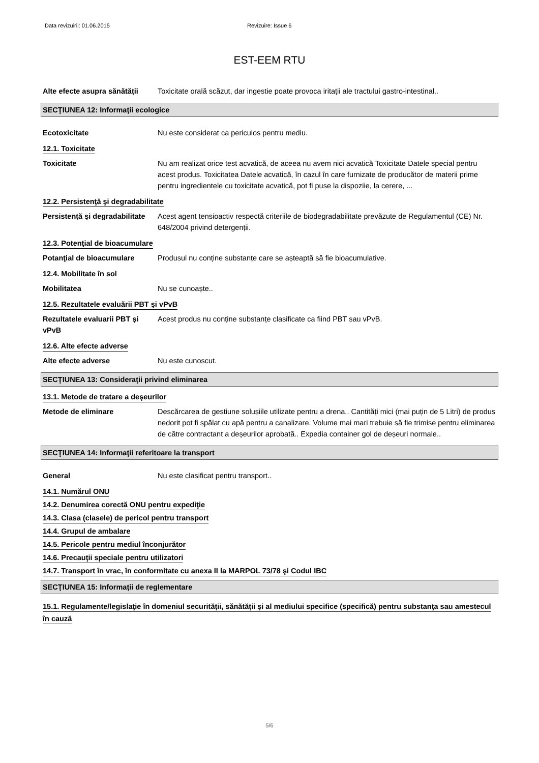Data revizuirii: 01.06.2015 Revizuire: Issue 6
EST-EEM RTU
Alte efecte asupra sănătății
Toxicitate orală scăzut, dar ingestie poate provoca iritații ale tractului gastro-intestinal..
SECŢIUNEA 12: Informaţii ecologice
Ecotoxicitate Nu este considerat ca periculos pentru mediu.
12.1. Toxicitate
Toxicitate Nu am realizat orice test acvatică, de aceea nu avem nici acvatică Toxicitate Datele special pentru acest produs. Toxicitatea Datele acvatică, în cazul în care furnizate de producător de materii prime pentru ingredientele cu toxicitate acvatică, pot fi puse la dispoziie, la cerere, ...
12.2. Persistenţă şi degradabilitate
Persistenţă şi degradabilitate
Acest agent tensioactiv respectă criteriile de biodegradabilitate prevăzute de Regulamentul (CE) Nr. 648/2004 privind detergenții.
12.3. Potenţial de bioacumulare
Potanţial de bioacumulare Produsul nu conține substanțe care se așteaptă să fie bioacumulative.
12.4. Mobilitate în sol
Mobilitatea Nu se cunoaște..
12.5. Rezultatele evaluării PBT şi vPvB
Rezultatele evaluarii PBT şi vPvB
Acest produs nu conține substanțe clasificate ca fiind PBT sau vPvB.
12.6. Alte efecte adverse
Alte efecte adverse Nu este cunoscut.
SECŢIUNEA 13: Consideraţii privind eliminarea
13.1. Metode de tratare a deşeurilor
Metode de eliminare Descărcarea de gestiune solușiile utilizate pentru a drena.. Cantități mici (mai puțin de 5 Litri) de produs nedorit pot fi spălat cu apă pentru a canalizare. Volume mai mari trebuie să fie trimise pentru eliminarea de către contractant a deșeurilor aprobată.. Expedia container gol de deșeuri normale..
SECŢIUNEA 14: Informaţii referitoare la transport
General Nu este clasificat pentru transport..
14.1. Numărul ONU
14.2. Denumirea corectă ONU pentru expediţie
14.3. Clasa (clasele) de pericol pentru transport
14.4. Grupul de ambalare
14.5. Pericole pentru mediul înconjurător
14.6. Precauţii speciale pentru utilizatori
14.7. Transport în vrac, în conformitate cu anexa II la MARPOL 73/78 şi Codul IBC
SECŢIUNEA 15: Informaţii de reglementare
15.1. Regulamente/legislaţie în domeniul securităţii, sănătăţii şi al mediului specifice (specifică) pentru substanţa sau amestecul în cauză
5/6